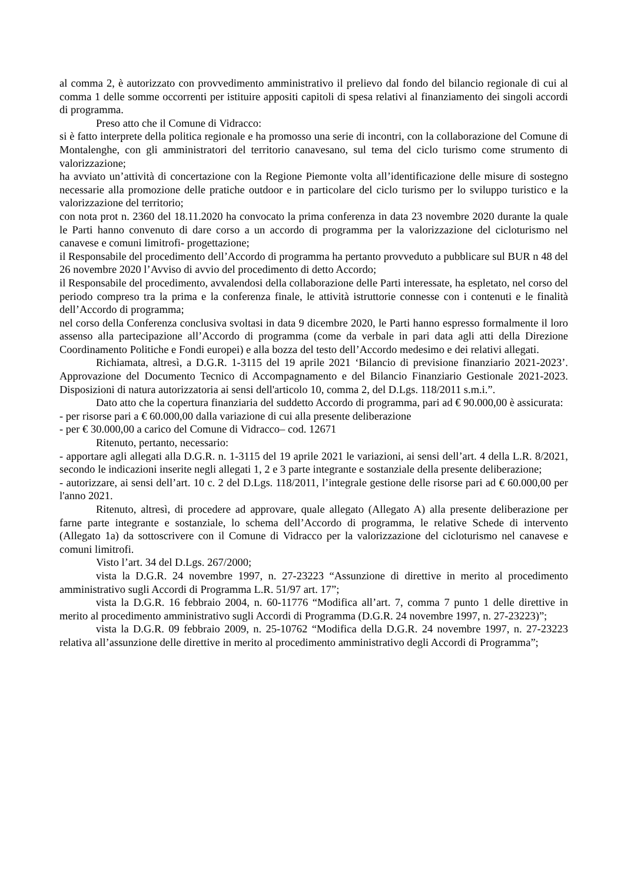al comma 2, è autorizzato con provvedimento amministrativo il prelievo dal fondo del bilancio regionale di cui al comma 1 delle somme occorrenti per istituire appositi capitoli di spesa relativi al finanziamento dei singoli accordi di programma.
Preso atto che il Comune di Vidracco:
si è fatto interprete della politica regionale e ha promosso una serie di incontri, con la collaborazione del Comune di Montalenghe, con gli amministratori del territorio canavesano, sul tema del ciclo turismo come strumento di valorizzazione;
ha avviato un’attività di concertazione con la Regione Piemonte volta all’identificazione delle misure di sostegno necessarie alla promozione delle pratiche outdoor e in particolare del ciclo turismo per lo sviluppo turistico e la valorizzazione del territorio;
con nota prot n. 2360 del 18.11.2020 ha convocato la prima conferenza in data 23 novembre 2020 durante la quale le Parti hanno convenuto di dare corso a un accordo di programma per la valorizzazione del cicloturismo nel canavese e comuni limitrofi- progettazione;
il Responsabile del procedimento dell’Accordo di programma ha pertanto provveduto a pubblicare sul BUR n 48 del 26 novembre 2020 l’Avviso di avvio del procedimento di detto Accordo;
il Responsabile del procedimento, avvalendosi della collaborazione delle Parti interessate, ha espletato, nel corso del periodo compreso tra la prima e la conferenza finale, le attività istruttorie connesse con i contenuti e le finalità dell’Accordo di programma;
nel corso della Conferenza conclusiva svoltasi in data 9 dicembre 2020, le Parti hanno espresso formalmente il loro assenso alla partecipazione all’Accordo di programma (come da verbale in pari data agli atti della Direzione Coordinamento Politiche e Fondi europei) e alla bozza del testo dell’Accordo medesimo e dei relativi allegati.
Richiamata, altresì, a D.G.R. 1-3115 del 19 aprile 2021 ‘Bilancio di previsione finanziario 2021-2023’. Approvazione del Documento Tecnico di Accompagnamento e del Bilancio Finanziario Gestionale 2021-2023. Disposizioni di natura autorizzatoria ai sensi dell'articolo 10, comma 2, del D.Lgs. 118/2011 s.m.i.”.
Dato atto che la copertura finanziaria del suddetto Accordo di programma, pari ad € 90.000,00 è assicurata:
- per risorse pari a € 60.000,00 dalla variazione di cui alla presente deliberazione
- per € 30.000,00 a carico del Comune di Vidracco– cod. 12671
Ritenuto, pertanto, necessario:
- apportare agli allegati alla D.G.R. n. 1-3115 del 19 aprile 2021 le variazioni, ai sensi dell’art. 4 della L.R. 8/2021, secondo le indicazioni inserite negli allegati 1, 2 e 3 parte integrante e sostanziale della presente deliberazione;
- autorizzare, ai sensi dell’art. 10 c. 2 del D.Lgs. 118/2011, l’integrale gestione delle risorse pari ad € 60.000,00 per l'anno 2021.
Ritenuto, altresì, di procedere ad approvare, quale allegato (Allegato A) alla presente deliberazione per farne parte integrante e sostanziale, lo schema dell’Accordo di programma, le relative Schede di intervento (Allegato 1a) da sottoscrivere con il Comune di Vidracco per la valorizzazione del cicloturismo nel canavese e comuni limitrofi.
Visto l’art. 34 del D.Lgs. 267/2000;
vista la D.G.R. 24 novembre 1997, n. 27-23223 “Assunzione di direttive in merito al procedimento amministrativo sugli Accordi di Programma L.R. 51/97 art. 17”;
vista la D.G.R. 16 febbraio 2004, n. 60-11776 “Modifica all’art. 7, comma 7 punto 1 delle direttive in merito al procedimento amministrativo sugli Accordi di Programma (D.G.R. 24 novembre 1997, n. 27-23223)”;
vista la D.G.R. 09 febbraio 2009, n. 25-10762 “Modifica della D.G.R. 24 novembre 1997, n. 27-23223 relativa all’assunzione delle direttive in merito al procedimento amministrativo degli Accordi di Programma”;